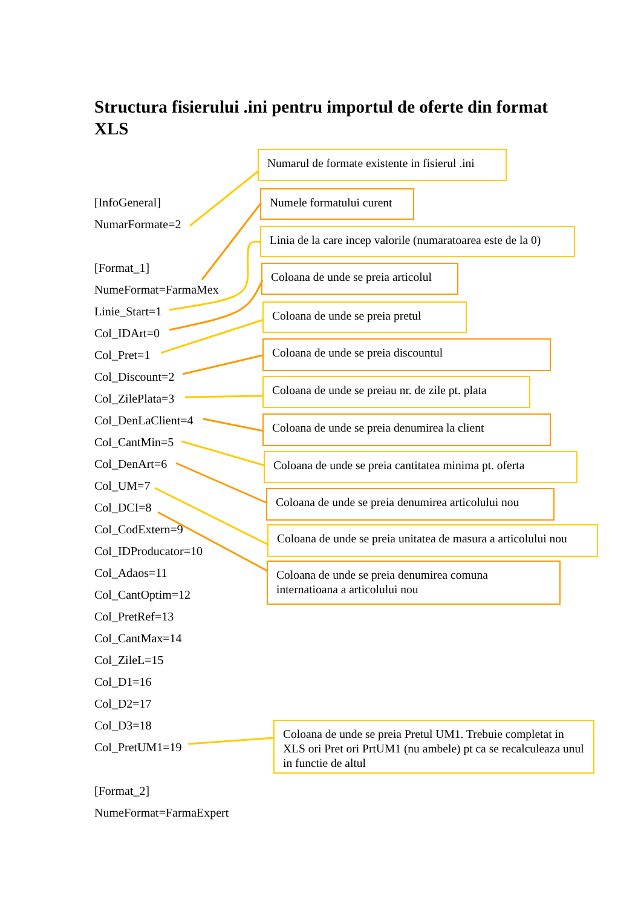Structura fisierului .ini pentru importul de oferte din format XLS
[InfoGeneral]
NumarFormate=2
[Format_1]
NumeFormat=FarmaMex
Linie_Start=1
Col_IDArt=0
Col_Pret=1
Col_Discount=2
Col_ZilePlata=3
Col_DenLaClient=4
Col_CantMin=5
Col_DenArt=6
Col_UM=7
Col_DCI=8
Col_CodExtern=9
Col_IDProducator=10
Col_Adaos=11
Col_CantOptim=12
Col_PretRef=13
Col_CantMax=14
Col_ZileL=15
Col_D1=16
Col_D2=17
Col_D3=18
Col_PretUM1=19
[Format_2]
NumeFormat=FarmaExpert
Numarul de formate existente in fisierul .ini
Numele formatului curent
Linia de la care incep valorile (numaratoarea este de la 0)
Coloana de unde se preia articolul
Coloana de unde se preia pretul
Coloana de unde se preia discountul
Coloana de unde se preiau nr. de zile pt. plata
Coloana de unde se preia denumirea la client
Coloana de unde se preia cantitatea minima pt. oferta
Coloana de unde se preia denumirea articolului nou
Coloana de unde se preia unitatea de masura a articolului nou
Coloana de unde se preia denumirea comuna internatioana a articolului nou
Coloana de unde se preia Pretul UM1. Trebuie completat in XLS ori Pret ori PrtUM1 (nu ambele) pt ca se recalculeaza unul in functie de altul